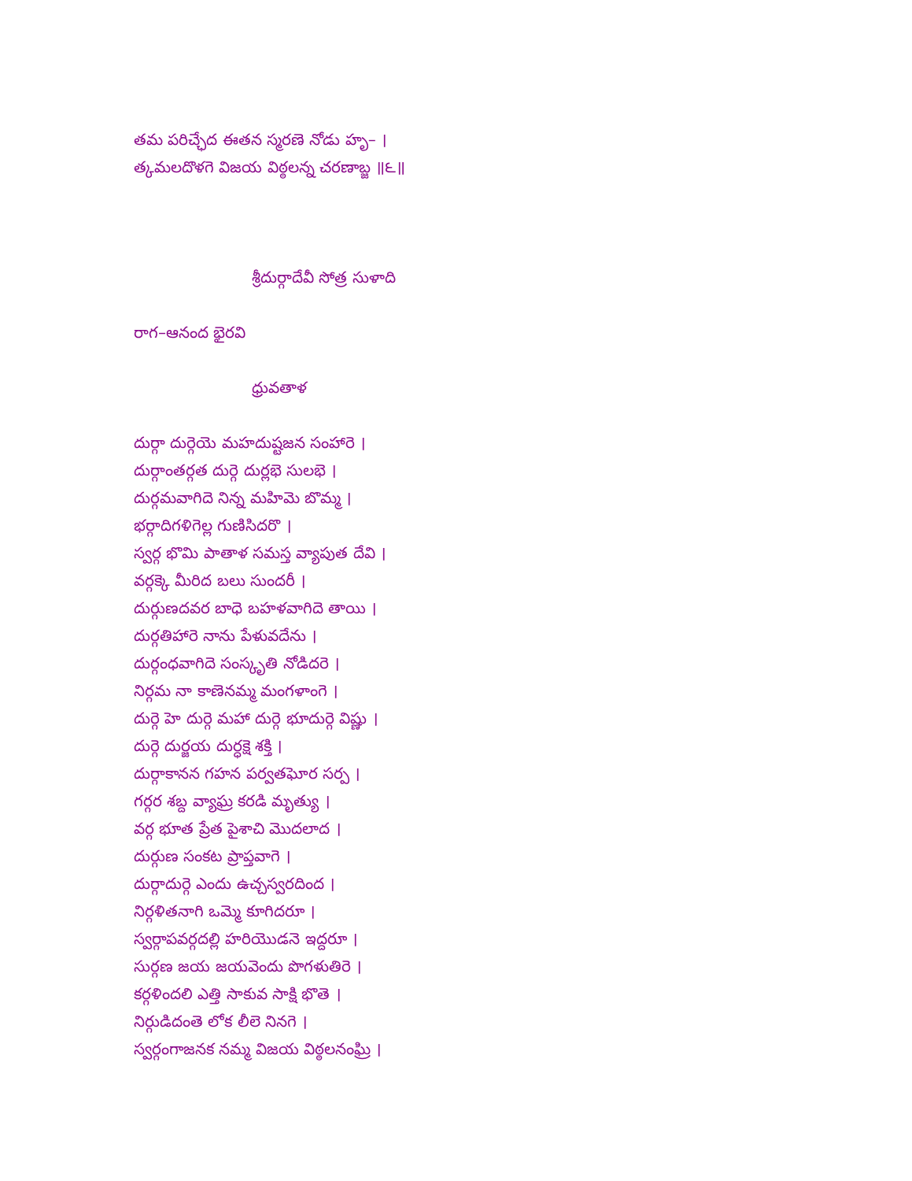తమ పరిచ్ఛేద ఈతన స్మరణె నోడు హృ– ।
త్కమలదొళగె విజయ విఠ్ఠలన్న చరణాబ్జ ॥౬॥
శ్రీదుర్గాదేవీ సోత్ర సుళాది
రాగ–ఆనంద భైరవి
ధ్రువతాళ
దుర్గా దుర్గెయె మహదుష్టజన సంహారె ।
దుర్గాంతర్గత దుర్గె దుర్లభె సులభె ।
దుర్గమవాగిదె నిన్న మహిమె బొమ్మ ।
భర్గాదిగళిగెల్ల గుణిసిదరొ ।
స్వర్గ భొమి పాతాళ సమస్త వ్యాపుత దేవి ।
వర్గక్కె మీరిద బలు సుందరీ ।
దుర్గుణదవర బాధె బహళవాగిదె తాయి ।
దుర్గతిహారె నాను పేళువదేను ।
దుర్గంధవాగిదె సంస్కృతి నోడిదరె ।
నిర్గమ నా కాణెనమ్మ మంగళాంగె ।
దుర్గె హె దుర్గె మహా దుర్గె భూదుర్గె విష్ణు ।
దుర్గె దుర్జయ దుర్ధక్షె శక్తి ।
దుర్గాకానన గహన పర్వతఘోర సర్ప ।
గర్గర శబ్ద వ్యాఘ్ర కరడి మృత్యు ।
వర్గ భూత ప్రేత పైశాచి మొదలాద ।
దుర్గుణ సంకట ప్రాప్తవాగె ।
దుర్గాదుర్గె ఎందు ఉచ్చస్వరదింద ।
నిర్గళితనాగి ఒమ్మె కూగిదరూ ।
స్వర్గాపవర్గదల్లి హరియొడనె ఇద్దరూ ।
సుర్గణ జయ జయవెందు పొగళుతిరె ।
కర్గళిందలి ఎత్తి సాకువ సాక్షి భొతె ।
నిర్గుడిదంతె లోక లీలె నినగె ।
స్వర్గంగాజనక నమ్మ విజయ విఠ్ఠలనంఘ్రి ।